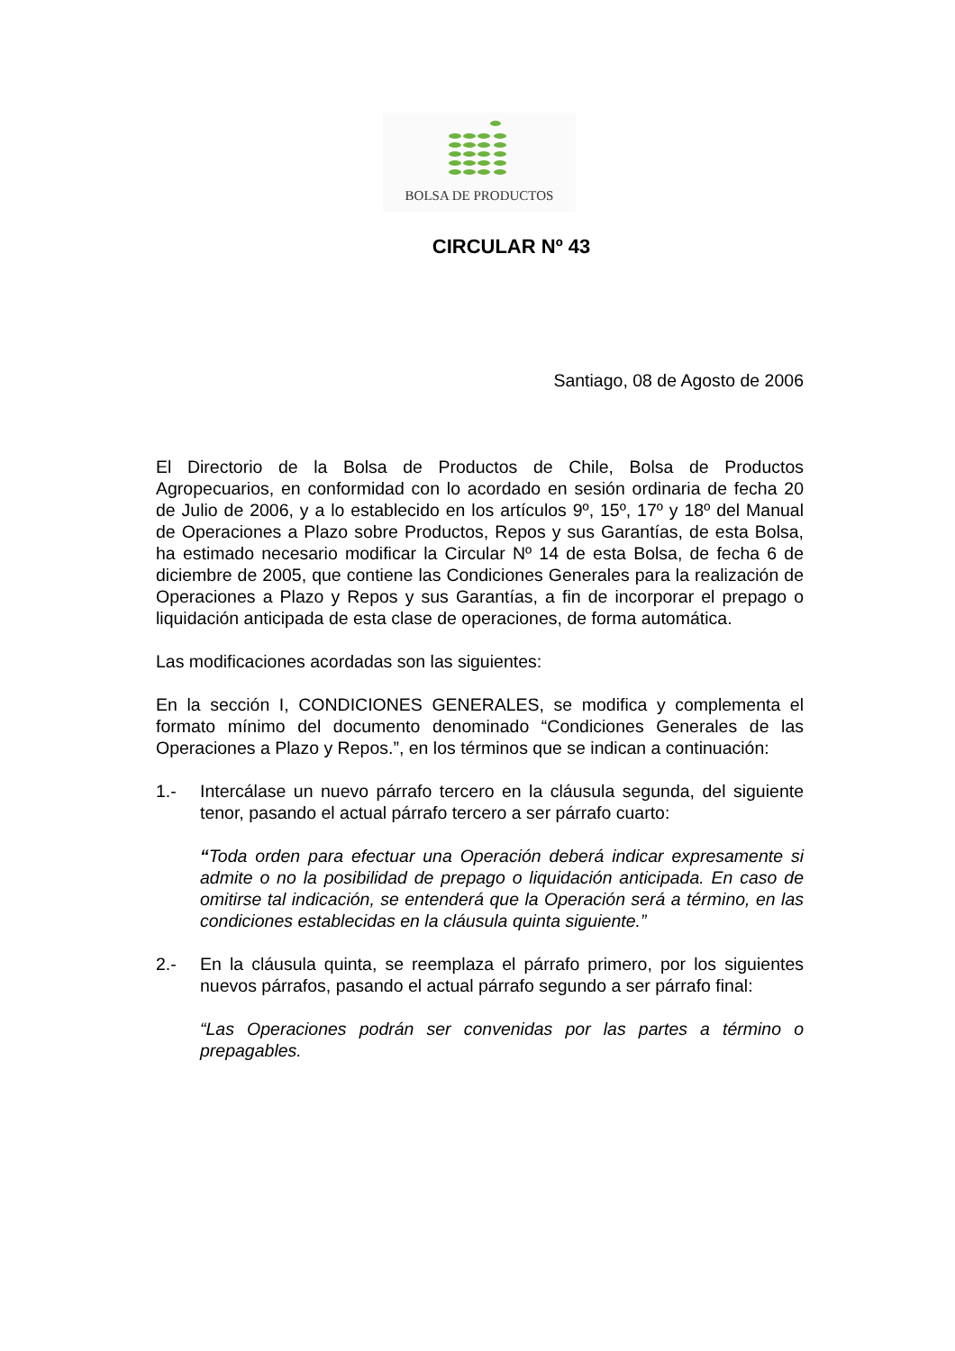BOLSA DE PRODUCTOS
CIRCULAR Nº 43
Santiago, 08 de Agosto de 2006
El Directorio de la Bolsa de Productos de Chile, Bolsa de Productos Agropecuarios, en conformidad con lo acordado en sesión ordinaria de fecha 20 de Julio de 2006, y a lo establecido en los artículos 9º, 15º, 17º y 18º del Manual de Operaciones a Plazo sobre Productos, Repos y sus Garantías, de esta Bolsa, ha estimado necesario modificar la Circular Nº 14 de esta Bolsa, de fecha 6 de diciembre de 2005, que contiene las Condiciones Generales para la realización de Operaciones a Plazo y Repos y sus Garantías, a fin de incorporar el prepago o liquidación anticipada de esta clase de operaciones, de forma automática.
Las modificaciones acordadas son las siguientes:
En la sección I, CONDICIONES GENERALES, se modifica y complementa el formato mínimo del documento denominado “Condiciones Generales de las Operaciones a Plazo y Repos.”, en los términos que se indican a continuación:
1.- Intercálase un nuevo párrafo tercero en la cláusula segunda, del siguiente tenor, pasando el actual párrafo tercero a ser párrafo cuarto:
“Toda orden para efectuar una Operación deberá indicar expresamente si admite o no la posibilidad de prepago o liquidación anticipada. En caso de omitirse tal indicación, se entenderá que la Operación será a término, en las condiciones establecidas en la cláusula quinta siguiente.”
2.- En la cláusula quinta, se reemplaza el párrafo primero, por los siguientes nuevos párrafos, pasando el actual párrafo segundo a ser párrafo final:
“Las Operaciones podrán ser convenidas por las partes a término o prepagables.